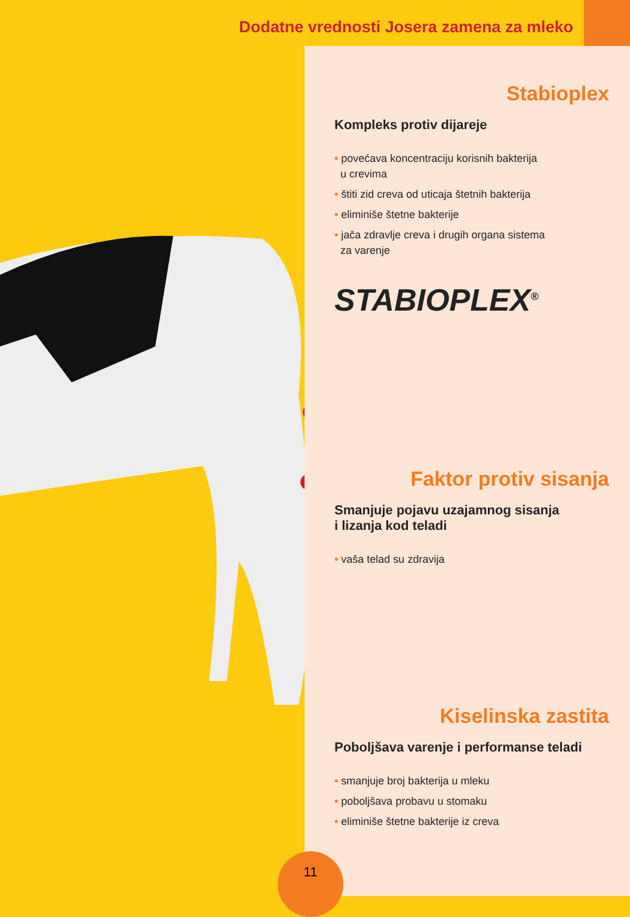Dodatne vrednosti Josera zamena za mleko
Stabioplex
Kompleks protiv dijareje
• povećava koncentraciju korisnih bakterija
u crevima
• štiti zid creva od uticaja štetnih bakterija
• eliminiše štetne bakterije
• jača zdravlje creva i drugih organa sistema
za varenje
STABIOPLEX<sup>®</sup>
Faktor protiv sisanja
Smanjuje pojavu uzajamnog sisanja
i lizanja kod teladi
• vaša telad su zdravija
Kiselinska zastita
Poboljšava varenje i performanse teladi
• smanjuje broj bakterija u mleku
• poboljšava probavu u stomaku
• eliminiše štetne bakterije iz creva
11